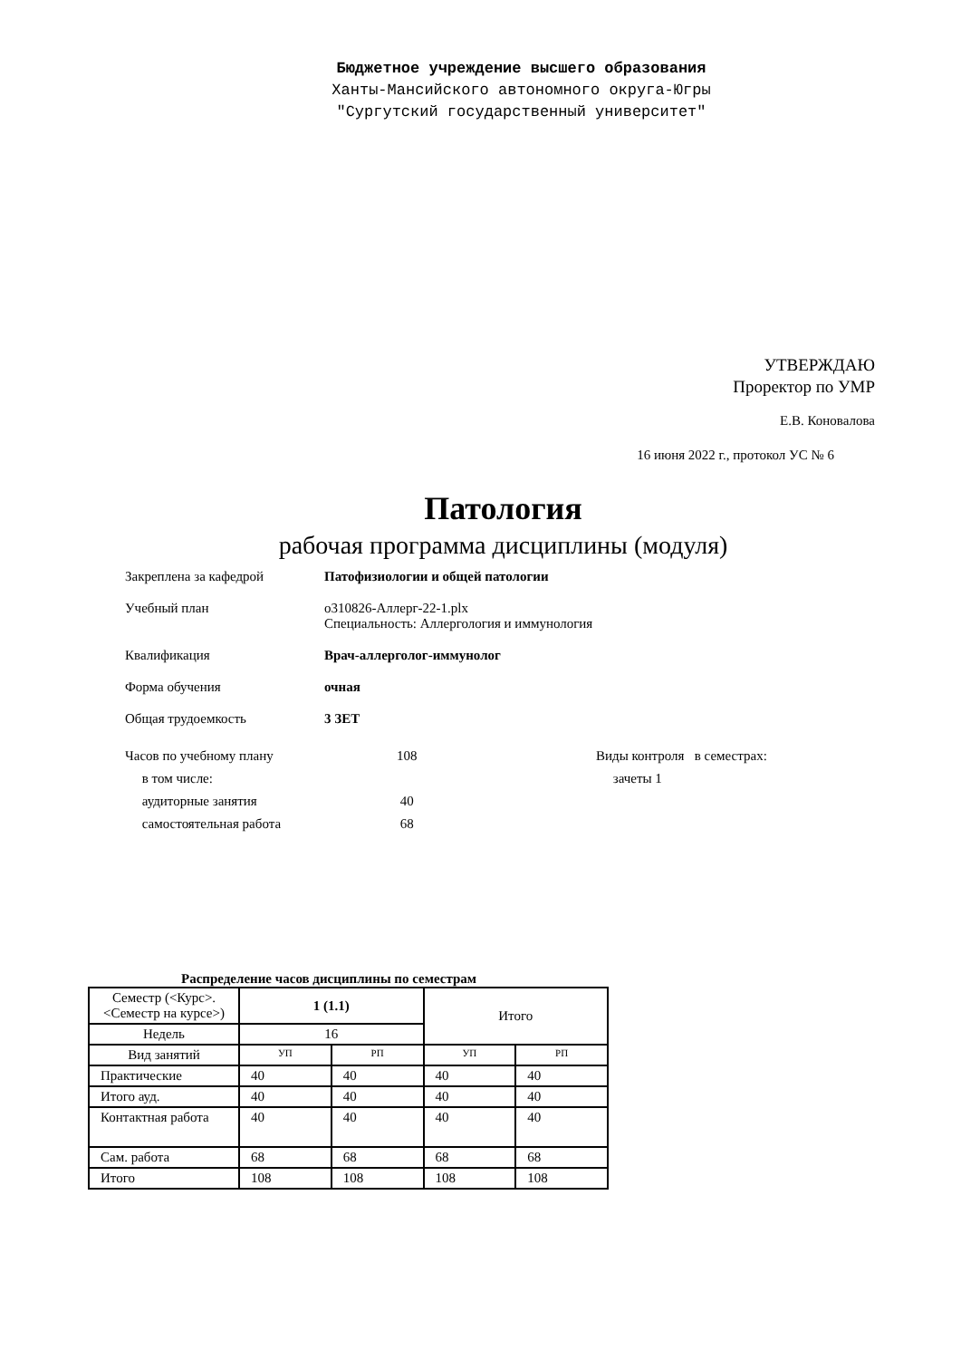Бюджетное учреждение высшего образования
Ханты-Мансийского автономного округа-Югры
"Сургутский государственный университет"
УТВЕРЖДАЮ
Проректор по УМР
Е.В. Коновалова
16 июня 2022 г., протокол УС № 6
Патология
рабочая программа дисциплины (модуля)
Закреплена за кафедрой Патофизиологии и общей патологии
Учебный план о310826-Аллерг-22-1.plx
Специальность: Аллергология и иммунология
Квалификация Врач-аллерголог-иммунолог
Форма обучения очная
Общая трудоемкость 3 ЗЕТ
Часов по учебному плану
в том числе:
аудиторные занятия
самостоятельная работа
108
40
68
Виды контроля в семестрах:
зачеты 1
Распределение часов дисциплины по семестрам
| Семестр (<Курс>.<Семестр на курсе>) | 1 (1.1) | | Итого | |
| Недель | 16 | | | |
| Вид занятий | УП | РП | УП | РП |
| Практические | 40 | 40 | 40 | 40 |
| Итого ауд. | 40 | 40 | 40 | 40 |
| Контактная работа | 40 | 40 | 40 | 40 |
| Сам. работа | 68 | 68 | 68 | 68 |
| Итого | 108 | 108 | 108 | 108 |